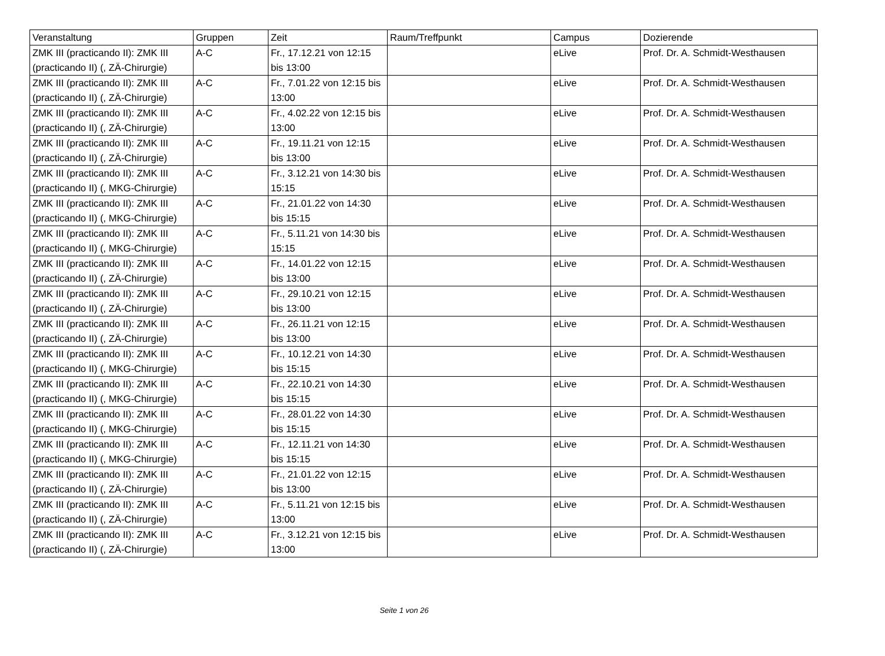| Veranstaltung | Gruppen | Zeit | Raum/Treffpunkt | Campus | Dozierende |
| --- | --- | --- | --- | --- | --- |
| ZMK III (practicando II): ZMK III (practicando II) (, ZÄ-Chirurgie) | A-C | Fr., 17.12.21 von 12:15 bis 13:00 | | eLive | Prof. Dr. A. Schmidt-Westhausen |
| ZMK III (practicando II): ZMK III (practicando II) (, ZÄ-Chirurgie) | A-C | Fr., 7.01.22 von 12:15 bis 13:00 | | eLive | Prof. Dr. A. Schmidt-Westhausen |
| ZMK III (practicando II): ZMK III (practicando II) (, ZÄ-Chirurgie) | A-C | Fr., 4.02.22 von 12:15 bis 13:00 | | eLive | Prof. Dr. A. Schmidt-Westhausen |
| ZMK III (practicando II): ZMK III (practicando II) (, ZÄ-Chirurgie) | A-C | Fr., 19.11.21 von 12:15 bis 13:00 | | eLive | Prof. Dr. A. Schmidt-Westhausen |
| ZMK III (practicando II): ZMK III (practicando II) (, MKG-Chirurgie) | A-C | Fr., 3.12.21 von 14:30 bis 15:15 | | eLive | Prof. Dr. A. Schmidt-Westhausen |
| ZMK III (practicando II): ZMK III (practicando II) (, MKG-Chirurgie) | A-C | Fr., 21.01.22 von 14:30 bis 15:15 | | eLive | Prof. Dr. A. Schmidt-Westhausen |
| ZMK III (practicando II): ZMK III (practicando II) (, MKG-Chirurgie) | A-C | Fr., 5.11.21 von 14:30 bis 15:15 | | eLive | Prof. Dr. A. Schmidt-Westhausen |
| ZMK III (practicando II): ZMK III (practicando II) (, ZÄ-Chirurgie) | A-C | Fr., 14.01.22 von 12:15 bis 13:00 | | eLive | Prof. Dr. A. Schmidt-Westhausen |
| ZMK III (practicando II): ZMK III (practicando II) (, ZÄ-Chirurgie) | A-C | Fr., 29.10.21 von 12:15 bis 13:00 | | eLive | Prof. Dr. A. Schmidt-Westhausen |
| ZMK III (practicando II): ZMK III (practicando II) (, ZÄ-Chirurgie) | A-C | Fr., 26.11.21 von 12:15 bis 13:00 | | eLive | Prof. Dr. A. Schmidt-Westhausen |
| ZMK III (practicando II): ZMK III (practicando II) (, MKG-Chirurgie) | A-C | Fr., 10.12.21 von 14:30 bis 15:15 | | eLive | Prof. Dr. A. Schmidt-Westhausen |
| ZMK III (practicando II): ZMK III (practicando II) (, MKG-Chirurgie) | A-C | Fr., 22.10.21 von 14:30 bis 15:15 | | eLive | Prof. Dr. A. Schmidt-Westhausen |
| ZMK III (practicando II): ZMK III (practicando II) (, MKG-Chirurgie) | A-C | Fr., 28.01.22 von 14:30 bis 15:15 | | eLive | Prof. Dr. A. Schmidt-Westhausen |
| ZMK III (practicando II): ZMK III (practicando II) (, MKG-Chirurgie) | A-C | Fr., 12.11.21 von 14:30 bis 15:15 | | eLive | Prof. Dr. A. Schmidt-Westhausen |
| ZMK III (practicando II): ZMK III (practicando II) (, ZÄ-Chirurgie) | A-C | Fr., 21.01.22 von 12:15 bis 13:00 | | eLive | Prof. Dr. A. Schmidt-Westhausen |
| ZMK III (practicando II): ZMK III (practicando II) (, ZÄ-Chirurgie) | A-C | Fr., 5.11.21 von 12:15 bis 13:00 | | eLive | Prof. Dr. A. Schmidt-Westhausen |
| ZMK III (practicando II): ZMK III (practicando II) (, ZÄ-Chirurgie) | A-C | Fr., 3.12.21 von 12:15 bis 13:00 | | eLive | Prof. Dr. A. Schmidt-Westhausen |
Seite 1 von 26